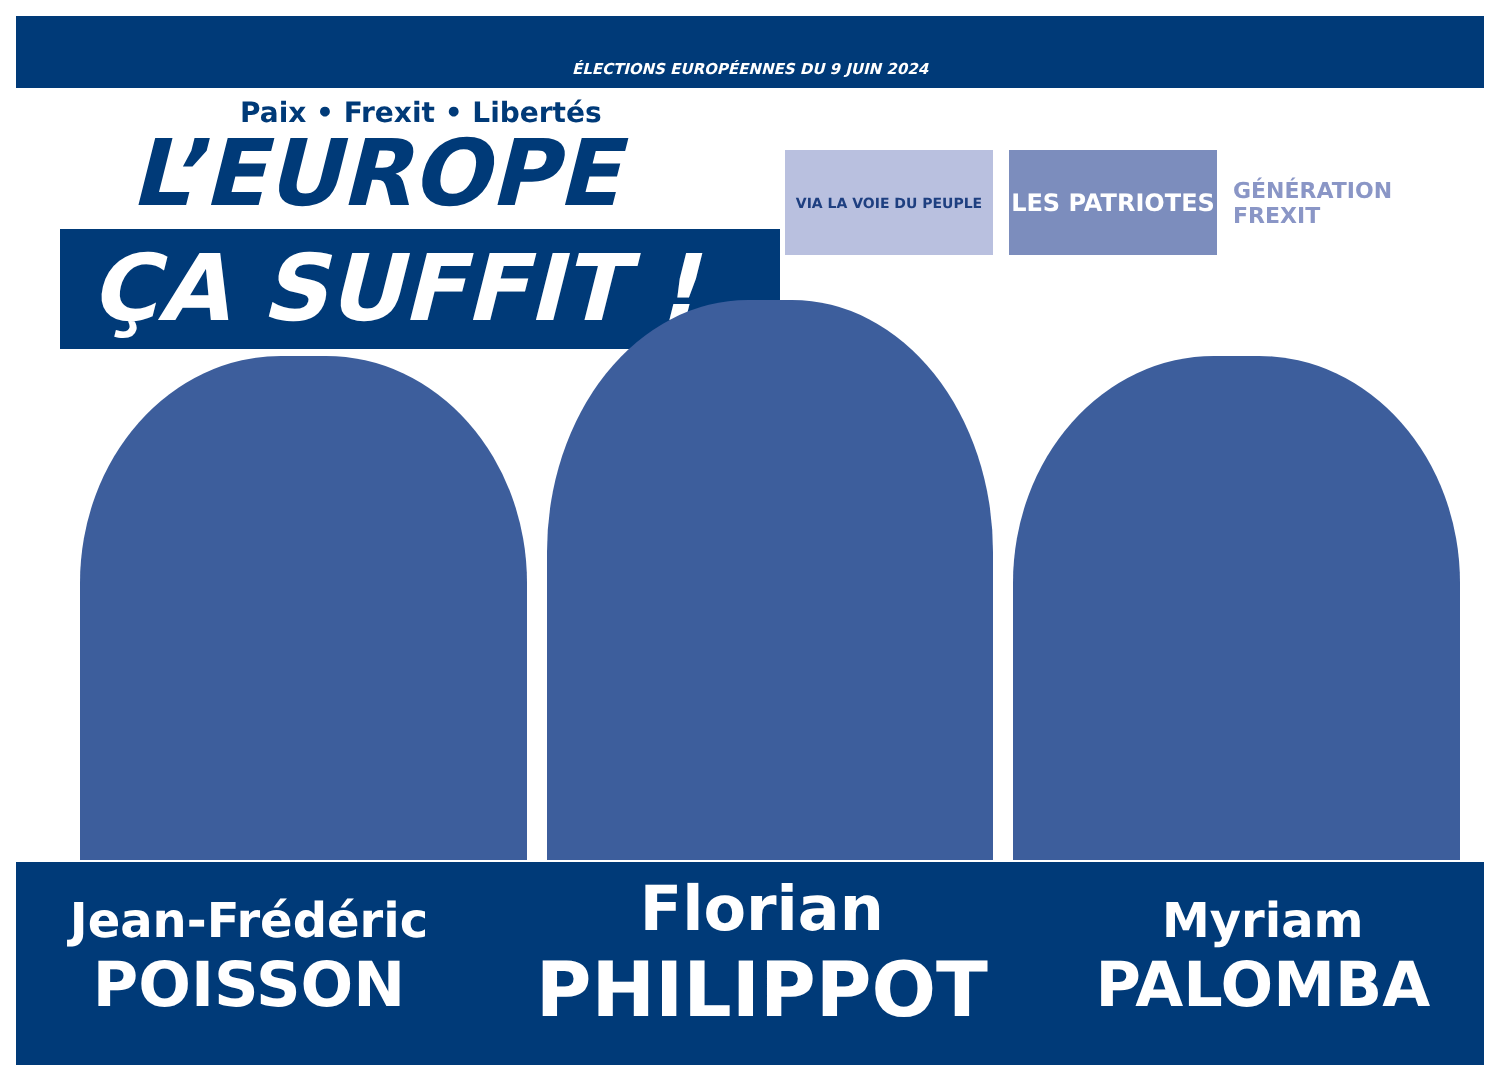ÉLECTIONS EUROPÉENNES DU 9 JUIN 2024
Paix • Frexit • Libertés
L’EUROPE
ÇA SUFFIT !
VIA LA VOIE DU PEUPLE
LES PATRIOTES GÉNÉRATION FREXIT
Jean-Frédéric
POISSON
Florian
PHILIPPOT
Myriam
PALOMBA